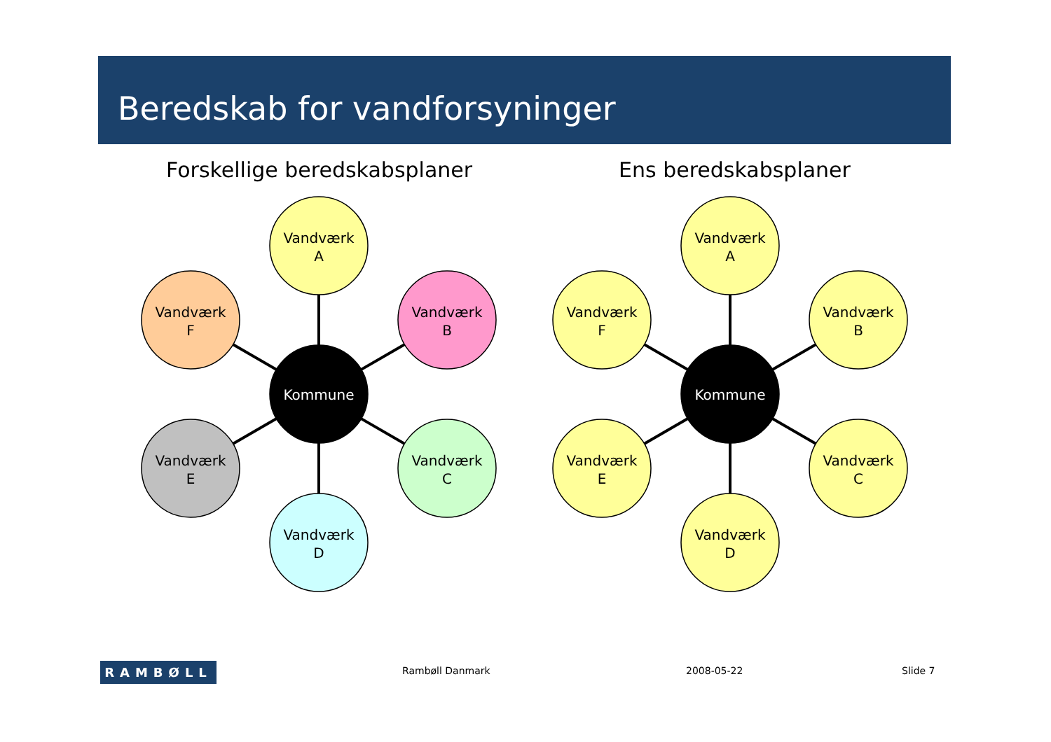Beredskab for vandforsyninger
Forskellige beredskabsplaner Ens beredskabsplaner
Vandværk
A
Vandværk
B
Vandværk
C
Vandværk
D
Vandværk
E
Vandværk
F
Kommune
Vandværk
A
Vandværk
B
Vandværk
C
Vandværk
D
Vandværk
E
Vandværk
F
Kommune
RAMBØLL Rambøll Danmark 2008-05-22 Slide 7